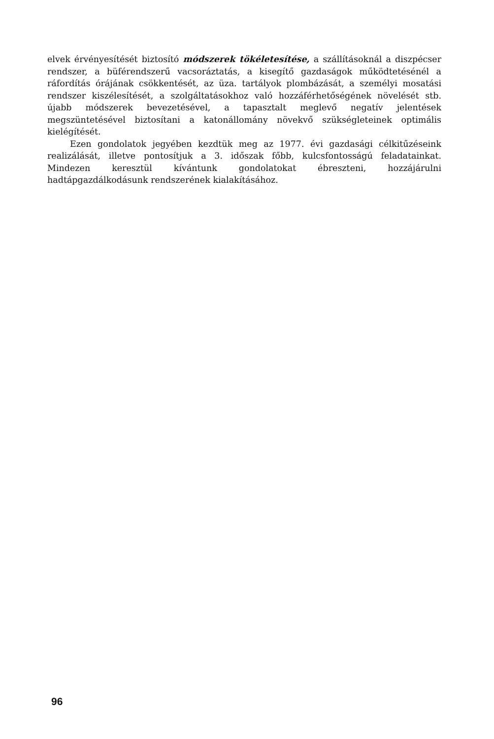elvek érvényesítését biztosító módszerek tökéletesítése, a szállításoknál a diszpécser rendszer, a büférendszerű vacsoráztatás, a kisegítő gazdaságok működtetésénél a ráfordítás órájának csökkentését, az üza. tartályok plombázását, a személyi mosatási rendszer kiszélesítését, a szolgáltatásokhoz való hozzáférhetőségének növelését stb. újabb módszerek bevezetésével, a tapasztalt meglevő negatív jelentések megszüntetésével biztosítani a katonállomány növekvő szükségleteinek optimális kielégítését.
Ezen gondolatok jegyében kezdtük meg az 1977. évi gazdasági célkitűzéseink realizálását, illetve pontosítjuk a 3. időszak főbb, kulcsfontosságú feladatainkat. Mindezen keresztül kívántunk gondolatokat ébreszteni, hozzájárulni hadtápgazdálkodásunk rendszerének kialakításához.
96